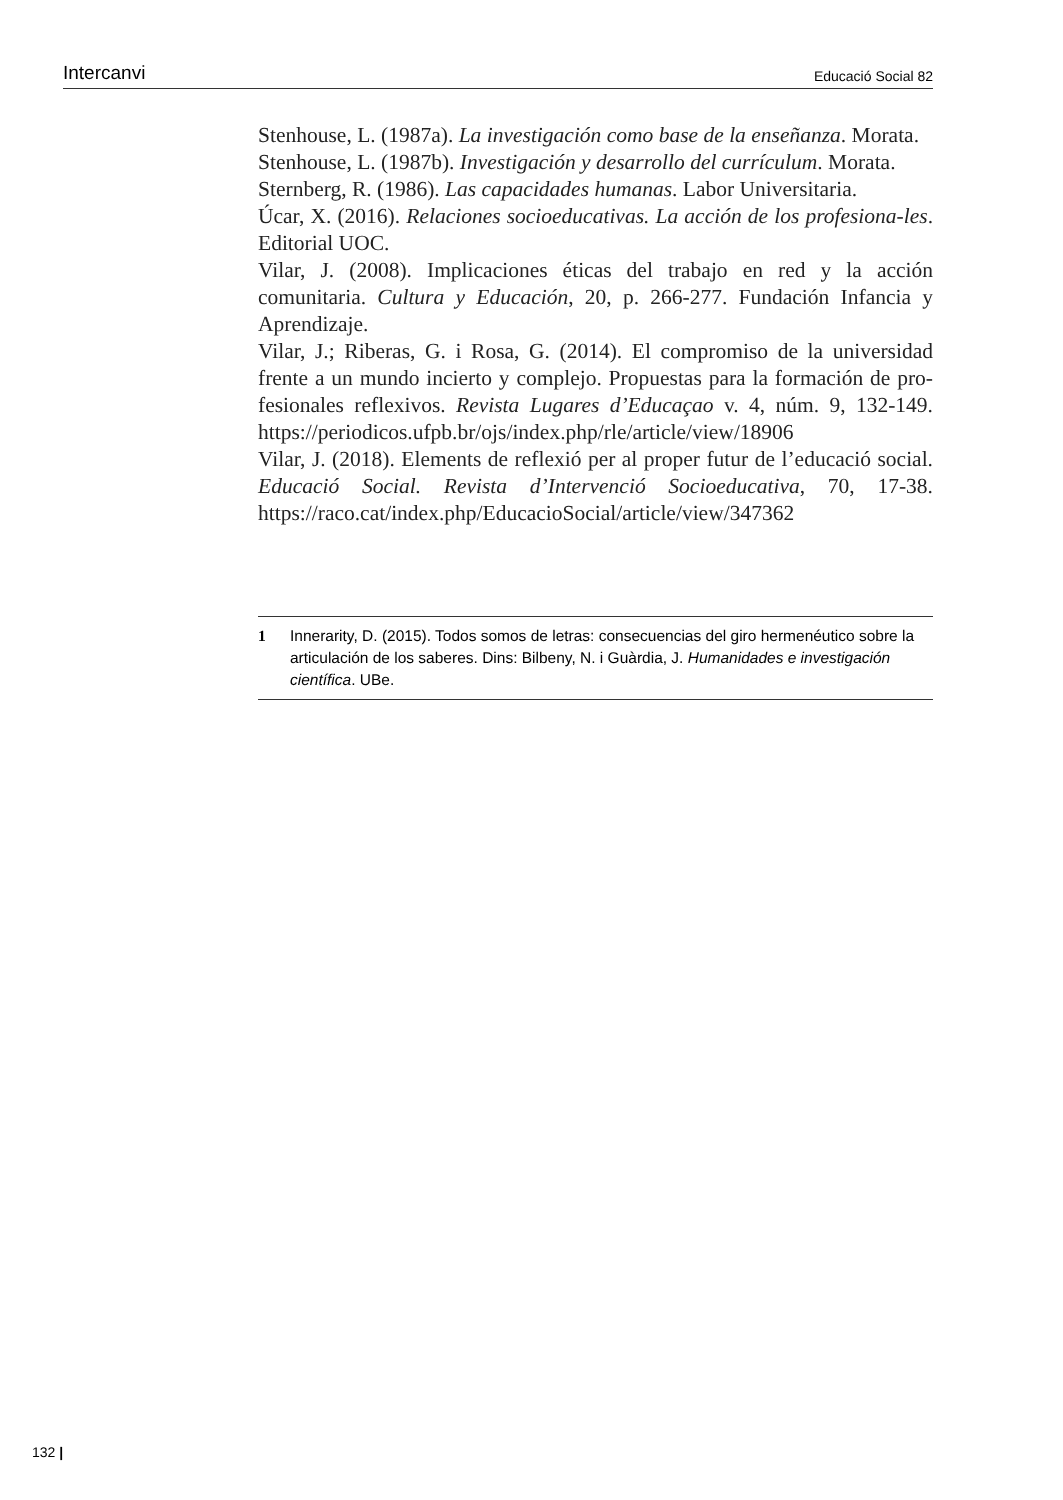Intercanvi Educació Social 82
Stenhouse, L. (1987a). La investigación como base de la enseñanza. Morata.
Stenhouse, L. (1987b). Investigación y desarrollo del currículum. Morata.
Sternberg, R. (1986). Las capacidades humanas. Labor Universitaria.
Úcar, X. (2016). Relaciones socioeducativas. La acción de los profesiona-les. Editorial UOC.
Vilar, J. (2008). Implicaciones éticas del trabajo en red y la acción comunitaria. Cultura y Educación, 20, p. 266-277. Fundación Infancia y Aprendizaje.
Vilar, J.; Riberas, G. i Rosa, G. (2014). El compromiso de la universidad frente a un mundo incierto y complejo. Propuestas para la formación de pro-fesionales reflexivos. Revista Lugares d’Educaçao v. 4, núm. 9, 132-149. https://periodicos.ufpb.br/ojs/index.php/rle/article/view/18906
Vilar, J. (2018). Elements de reflexió per al proper futur de l’educació social. Educació Social. Revista d’Intervenció Socioeducativa, 70, 17-38. https://raco.cat/index.php/EducacioSocial/article/view/347362
1 Innerarity, D. (2015). Todos somos de letras: consecuencias del giro hermenéutico sobre la articulación de los saberes. Dins: Bilbeny, N. i Guàrdia, J. Humanidades e investigación científica. UBe.
132 |